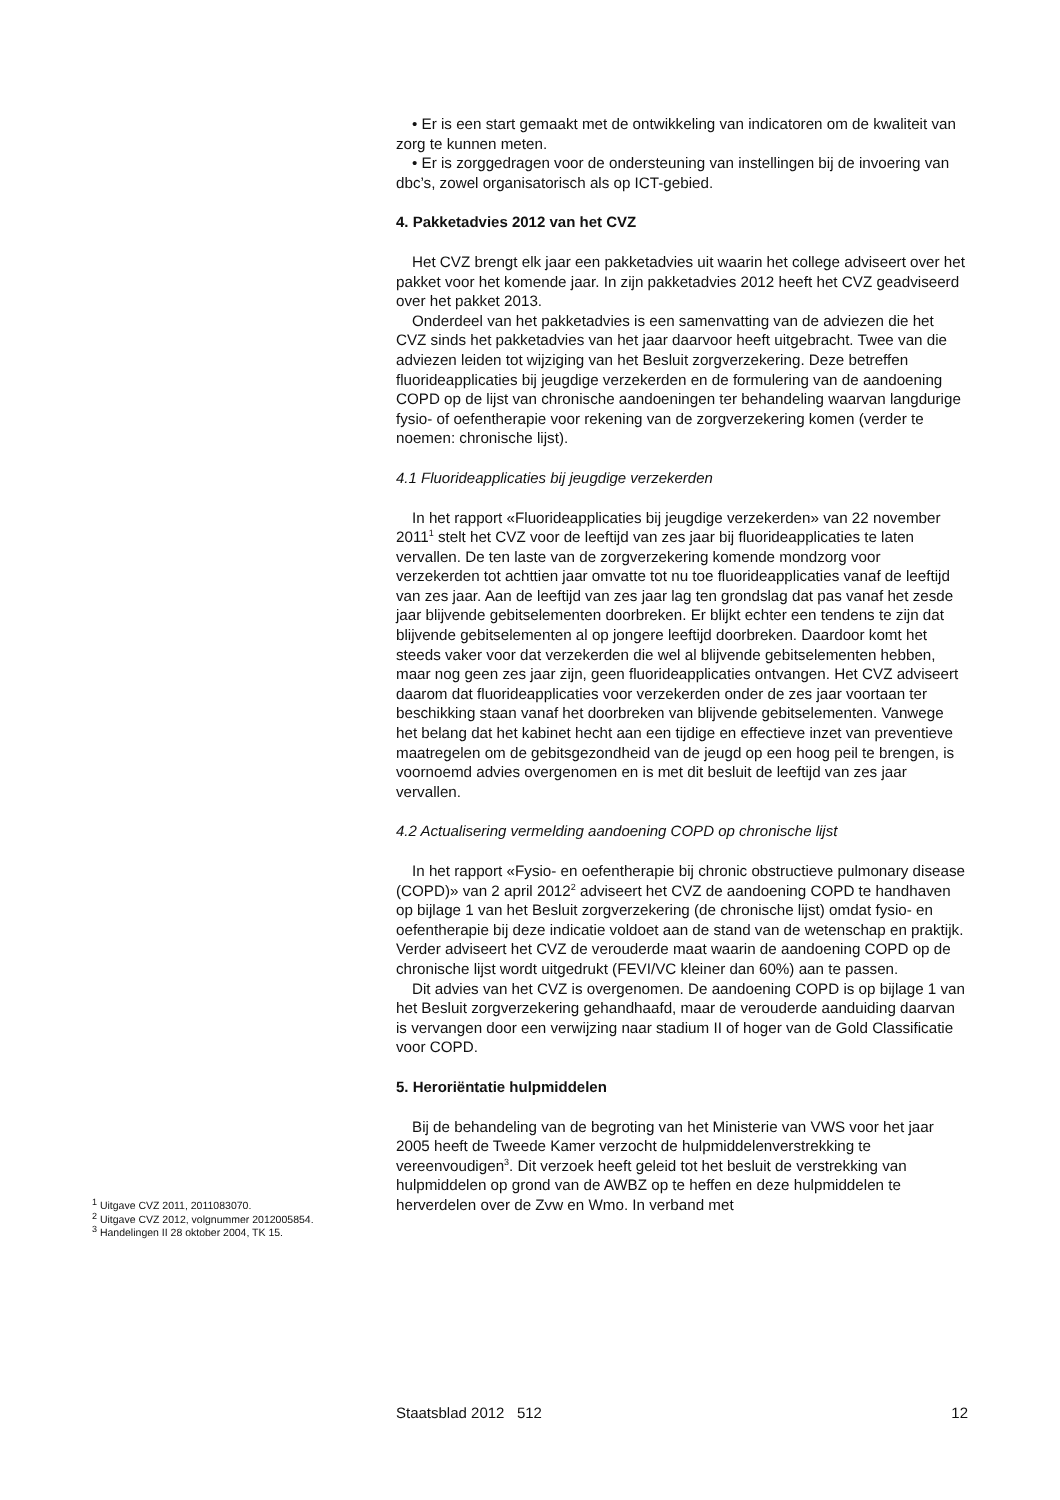• Er is een start gemaakt met de ontwikkeling van indicatoren om de kwaliteit van zorg te kunnen meten.
• Er is zorggedragen voor de ondersteuning van instellingen bij de invoering van dbc’s, zowel organisatorisch als op ICT-gebied.
4. Pakketadvies 2012 van het CVZ
Het CVZ brengt elk jaar een pakketadvies uit waarin het college adviseert over het pakket voor het komende jaar. In zijn pakketadvies 2012 heeft het CVZ geadviseerd over het pakket 2013.
Onderdeel van het pakketadvies is een samenvatting van de adviezen die het CVZ sinds het pakketadvies van het jaar daarvoor heeft uitgebracht. Twee van die adviezen leiden tot wijziging van het Besluit zorgverzekering. Deze betreffen fluorideapplicaties bij jeugdige verzekerden en de formulering van de aandoening COPD op de lijst van chronische aandoeningen ter behandeling waarvan langdurige fysio- of oefentherapie voor rekening van de zorgverzekering komen (verder te noemen: chronische lijst).
4.1 Fluorideapplicaties bij jeugdige verzekerden
In het rapport «Fluorideapplicaties bij jeugdige verzekerden» van 22 november 2011<sup>1</sup> stelt het CVZ voor de leeftijd van zes jaar bij fluorideapplicaties te laten vervallen. De ten laste van de zorgverzekering komende mondzorg voor verzekerden tot achttien jaar omvatte tot nu toe fluorideapplicaties vanaf de leeftijd van zes jaar. Aan de leeftijd van zes jaar lag ten grondslag dat pas vanaf het zesde jaar blijvende gebitselementen doorbreken. Er blijkt echter een tendens te zijn dat blijvende gebitselementen al op jongere leeftijd doorbreken. Daardoor komt het steeds vaker voor dat verzekerden die wel al blijvende gebitselementen hebben, maar nog geen zes jaar zijn, geen fluorideapplicaties ontvangen. Het CVZ adviseert daarom dat fluorideapplicaties voor verzekerden onder de zes jaar voortaan ter beschikking staan vanaf het doorbreken van blijvende gebitselementen. Vanwege het belang dat het kabinet hecht aan een tijdige en effectieve inzet van preventieve maatregelen om de gebitsgezondheid van de jeugd op een hoog peil te brengen, is voornoemd advies overgenomen en is met dit besluit de leeftijd van zes jaar vervallen.
4.2 Actualisering vermelding aandoening COPD op chronische lijst
In het rapport «Fysio- en oefentherapie bij chronic obstructieve pulmonary disease (COPD)» van 2 april 2012<sup>2</sup> adviseert het CVZ de aandoening COPD te handhaven op bijlage 1 van het Besluit zorgverzekering (de chronische lijst) omdat fysio- en oefentherapie bij deze indicatie voldoet aan de stand van de wetenschap en praktijk. Verder adviseert het CVZ de verouderde maat waarin de aandoening COPD op de chronische lijst wordt uitgedrukt (FEVI/VC kleiner dan 60%) aan te passen.
Dit advies van het CVZ is overgenomen. De aandoening COPD is op bijlage 1 van het Besluit zorgverzekering gehandhaafd, maar de verouderde aanduiding daarvan is vervangen door een verwijzing naar stadium II of hoger van de Gold Classificatie voor COPD.
5. Heroriëntatie hulpmiddelen
Bij de behandeling van de begroting van het Ministerie van VWS voor het jaar 2005 heeft de Tweede Kamer verzocht de hulpmiddelenverstrekking te vereenvoudigen<sup>3</sup>. Dit verzoek heeft geleid tot het besluit de verstrekking van hulpmiddelen op grond van de AWBZ op te heffen en deze hulpmiddelen te herverdelen over de Zvw en Wmo. In verband met
<sup>1</sup> Uitgave CVZ 2011, 2011083070.
<sup>2</sup> Uitgave CVZ 2012, volgnummer 2012005854.
<sup>3</sup> Handelingen II 28 oktober 2004, TK 15.
Staatsblad 2012 512 12